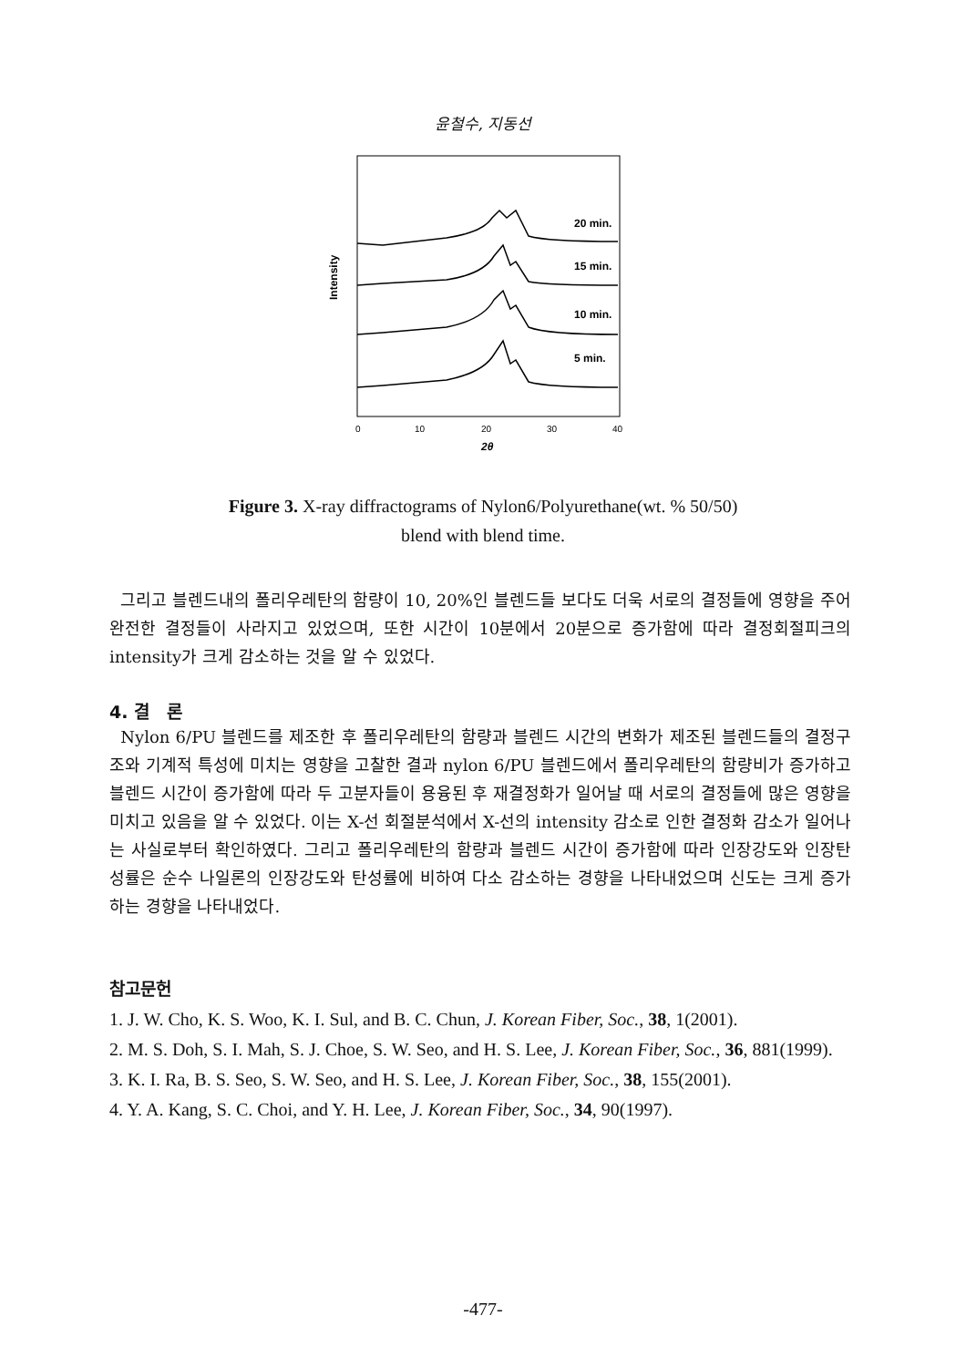윤철수, 지동선
Intensity
20 min.
15 min.
10 min.
5 min.
0
10
20
30
40
2θ
Figure 3. X-ray diffractograms of Nylon6/Polyurethane(wt. % 50/50)
blend with blend time.
그리고 블렌드내의 폴리우레탄의 함량이 10, 20%인 블렌드들 보다도 더욱 서로의 결정들에 영향을 주어 완전한 결정들이 사라지고 있었으며, 또한 시간이 10분에서 20분으로 증가함에 따라 결정회절피크의 intensity가 크게 감소하는 것을 알 수 있었다.
4. 결　론
Nylon 6/PU 블렌드를 제조한 후 폴리우레탄의 함량과 블렌드 시간의 변화가 제조된 블렌드들의 결정구조와 기계적 특성에 미치는 영향을 고찰한 결과 nylon 6/PU 블렌드에서 폴리우레탄의 함량비가 증가하고 블렌드 시간이 증가함에 따라 두 고분자들이 용융된 후 재결정화가 일어날 때 서로의 결정들에 많은 영향을 미치고 있음을 알 수 있었다. 이는 X-선 회절분석에서 X-선의 intensity 감소로 인한 결정화 감소가 일어나는 사실로부터 확인하였다. 그리고 폴리우레탄의 함량과 블렌드 시간이 증가함에 따라 인장강도와 인장탄성률은 순수 나일론의 인장강도와 탄성률에 비하여 다소 감소하는 경향을 나타내었으며 신도는 크게 증가하는 경향을 나타내었다.
참고문헌
1. J. W. Cho, K. S. Woo, K. I. Sul, and B. C. Chun, J. Korean Fiber, Soc., 38, 1(2001).
2. M. S. Doh, S. I. Mah, S. J. Choe, S. W. Seo, and H. S. Lee, J. Korean Fiber, Soc., 36, 881(1999).
3. K. I. Ra, B. S. Seo, S. W. Seo, and H. S. Lee, J. Korean Fiber, Soc., 38, 155(2001).
4. Y. A. Kang, S. C. Choi, and Y. H. Lee, J. Korean Fiber, Soc., 34, 90(1997).
-477-